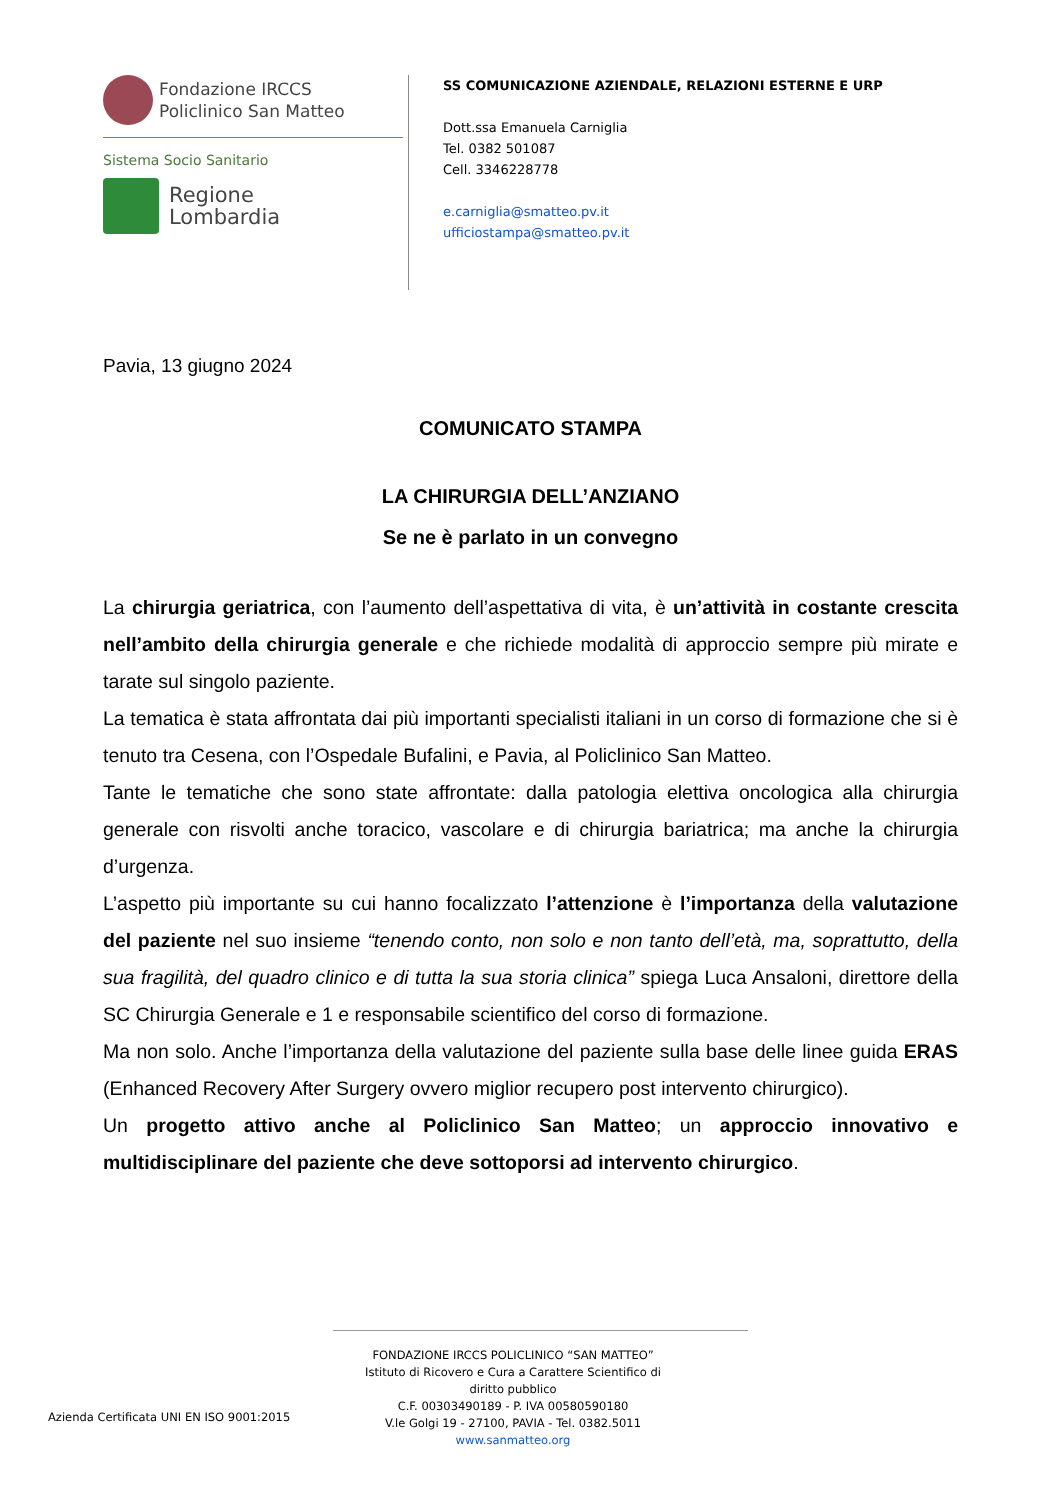Fondazione IRCCS
Policlinico San Matteo
Sistema Socio Sanitario
Regione
Lombardia
SS COMUNICAZIONE AZIENDALE, RELAZIONI ESTERNE E URP
Dott.ssa Emanuela Carniglia
Tel. 0382 501087
Cell. 3346228778
e.carniglia@smatteo.pv.it
ufficiostampa@smatteo.pv.it
Pavia, 13 giugno 2024
COMUNICATO STAMPA
LA CHIRURGIA DELL’ANZIANO
Se ne è parlato in un convegno
La chirurgia geriatrica, con l’aumento dell’aspettativa di vita, è un’attività in costante crescita nell’ambito della chirurgia generale e che richiede modalità di approccio sempre più mirate e tarate sul singolo paziente.
La tematica è stata affrontata dai più importanti specialisti italiani in un corso di formazione che si è tenuto tra Cesena, con l’Ospedale Bufalini, e Pavia, al Policlinico San Matteo.
Tante le tematiche che sono state affrontate: dalla patologia elettiva oncologica alla chirurgia generale con risvolti anche toracico, vascolare e di chirurgia bariatrica; ma anche la chirurgia d’urgenza.
L’aspetto più importante su cui hanno focalizzato l’attenzione è l’importanza della valutazione del paziente nel suo insieme “tenendo conto, non solo e non tanto dell’età, ma, soprattutto, della sua fragilità, del quadro clinico e di tutta la sua storia clinica” spiega Luca Ansaloni, direttore della SC Chirurgia Generale e 1 e responsabile scientifico del corso di formazione.
Ma non solo. Anche l’importanza della valutazione del paziente sulla base delle linee guida ERAS (Enhanced Recovery After Surgery ovvero miglior recupero post intervento chirurgico).
Un progetto attivo anche al Policlinico San Matteo; un approccio innovativo e multidisciplinare del paziente che deve sottoporsi ad intervento chirurgico.
Azienda Certificata UNI EN ISO 9001:2015
FONDAZIONE IRCCS POLICLINICO “SAN MATTEO”
Istituto di Ricovero e Cura a Carattere Scientifico di diritto pubblico
C.F. 00303490189 - P. IVA 00580590180
V.le Golgi 19 - 27100, PAVIA - Tel. 0382.5011
www.sanmatteo.org